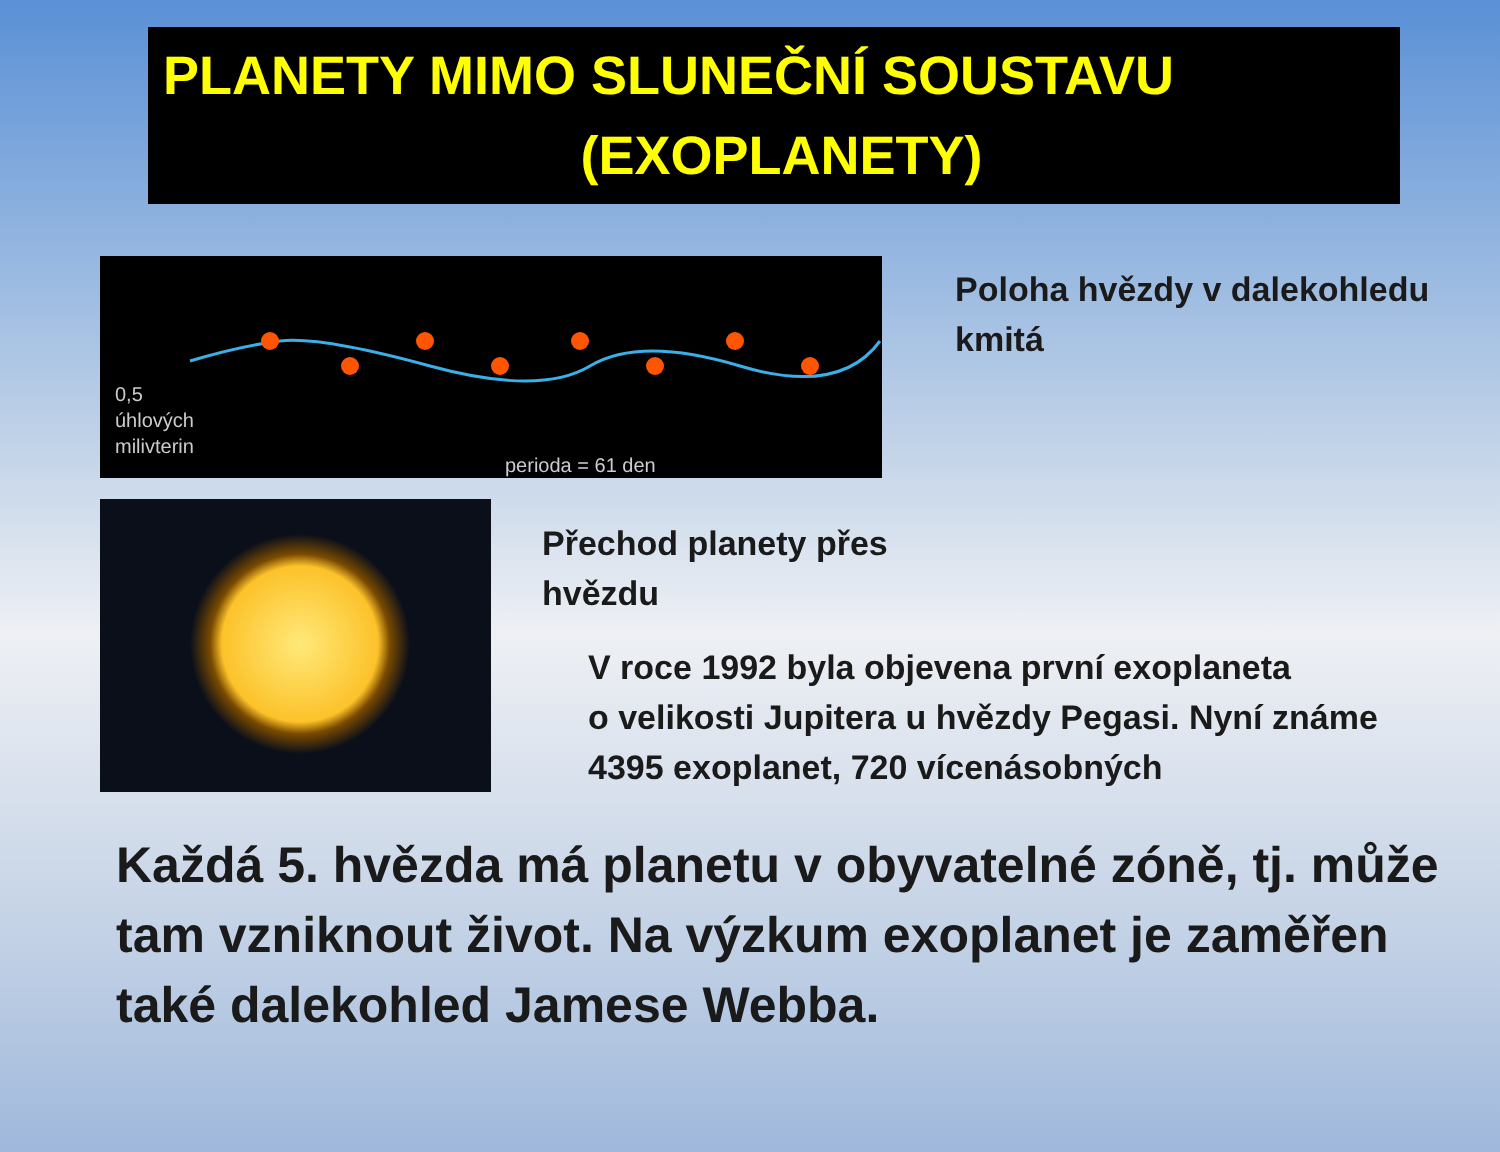PLANETY MIMO SLUNEČNÍ SOUSTAVU
(EXOPLANETY)
0,5
úhlových
milivterin
perioda = 61 den
Poloha hvězdy v dalekohledu
kmitá
Přechod planety přes
hvězdu
V roce 1992 byla objevena první exoplaneta
o velikosti Jupitera u hvězdy Pegasi. Nyní známe
4395 exoplanet, 720 vícenásobných
Každá 5. hvězda má planetu v obyvatelné zóně, tj. může tam vzniknout život. Na výzkum exoplanet je zaměřen také dalekohled Jamese Webba.